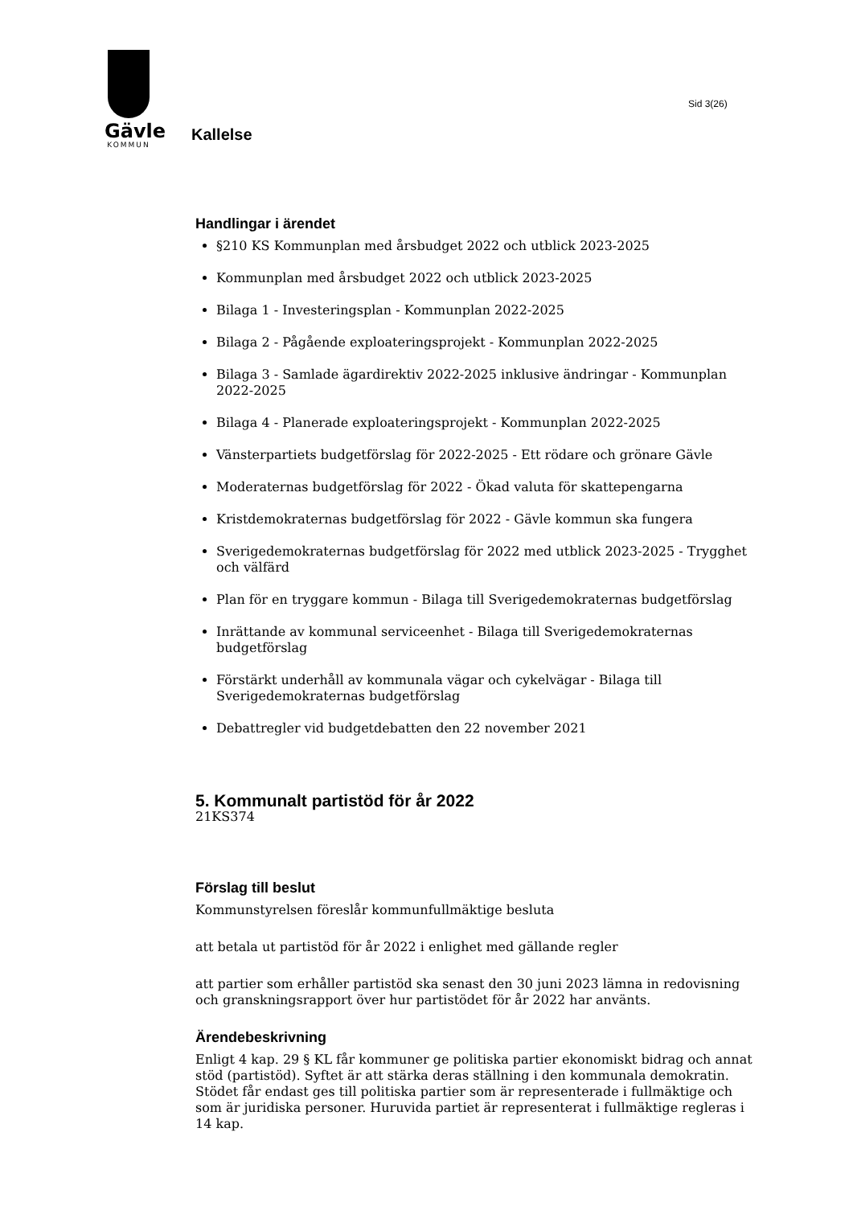Gävle
KOMMUN
Sid 3(26)
Kallelse
Handlingar i ärendet
§210 KS Kommunplan med årsbudget 2022 och utblick 2023-2025
Kommunplan med årsbudget 2022 och utblick 2023-2025
Bilaga 1 - Investeringsplan - Kommunplan 2022-2025
Bilaga 2 - Pågående exploateringsprojekt - Kommunplan 2022-2025
Bilaga 3 - Samlade ägardirektiv 2022-2025 inklusive ändringar - Kommunplan 2022-2025
Bilaga 4 - Planerade exploateringsprojekt - Kommunplan 2022-2025
Vänsterpartiets budgetförslag för 2022-2025 - Ett rödare och grönare Gävle
Moderaternas budgetförslag för 2022 - Ökad valuta för skattepengarna
Kristdemokraternas budgetförslag för 2022 - Gävle kommun ska fungera
Sverigedemokraternas budgetförslag för 2022 med utblick 2023-2025 - Trygghet och välfärd
Plan för en tryggare kommun - Bilaga till Sverigedemokraternas budgetförslag
Inrättande av kommunal serviceenhet - Bilaga till Sverigedemokraternas budgetförslag
Förstärkt underhåll av kommunala vägar och cykelvägar - Bilaga till Sverigedemokraternas budgetförslag
Debattregler vid budgetdebatten den 22 november 2021
5. Kommunalt partistöd för år 2022
21KS374
Förslag till beslut
Kommunstyrelsen föreslår kommunfullmäktige besluta
att betala ut partistöd för år 2022 i enlighet med gällande regler
att partier som erhåller partistöd ska senast den 30 juni 2023 lämna in redovisning och granskningsrapport över hur partistödet för år 2022 har använts.
Ärendebeskrivning
Enligt 4 kap. 29 § KL får kommuner ge politiska partier ekonomiskt bidrag och annat stöd (partistöd). Syftet är att stärka deras ställning i den kommunala demokratin. Stödet får endast ges till politiska partier som är representerade i fullmäktige och som är juridiska personer. Huruvida partiet är representerat i fullmäktige regleras i 14 kap.